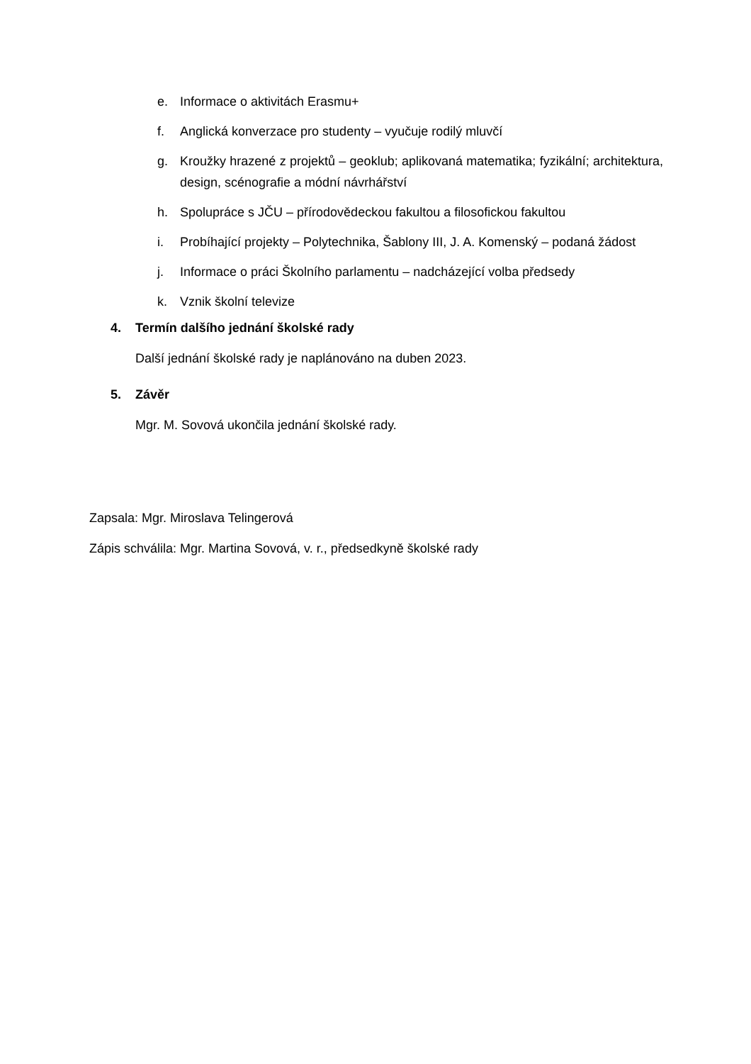e. Informace o aktivitách Erasmu+
f. Anglická konverzace pro studenty – vyučuje rodilý mluvčí
g. Kroužky hrazené z projektů – geoklub; aplikovaná matematika; fyzikální; architektura, design, scénografie a módní návrhářství
h. Spolupráce s JČU – přírodovědeckou fakultou a filosofickou fakultou
i. Probíhající projekty – Polytechnika, Šablony III, J. A. Komenský – podaná žádost
j. Informace o práci Školního parlamentu – nadcházející volba předsedy
k. Vznik školní televize
4. Termín dalšího jednání školské rady
Další jednání školské rady je naplánováno na duben 2023.
5. Závěr
Mgr. M. Sovová ukončila jednání školské rady.
Zapsala: Mgr. Miroslava Telingerová
Zápis schválila: Mgr. Martina Sovová, v. r., předsedkyně školské rady